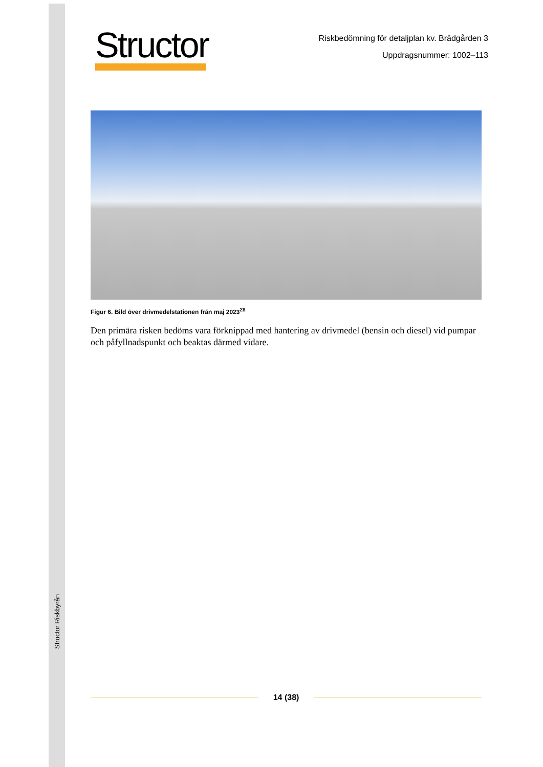Structor Riskbyrån
Structor
Riskbedömning för detaljplan kv. Brädgården 3
Uppdragsnummer: 1002–113
Figur 6. Bild över drivmedelstationen från maj 2023<sup>28</sup>
Den primära risken bedöms vara förknippad med hantering av drivmedel (bensin och diesel) vid pumpar och påfyllnadspunkt och beaktas därmed vidare.
14 (38)